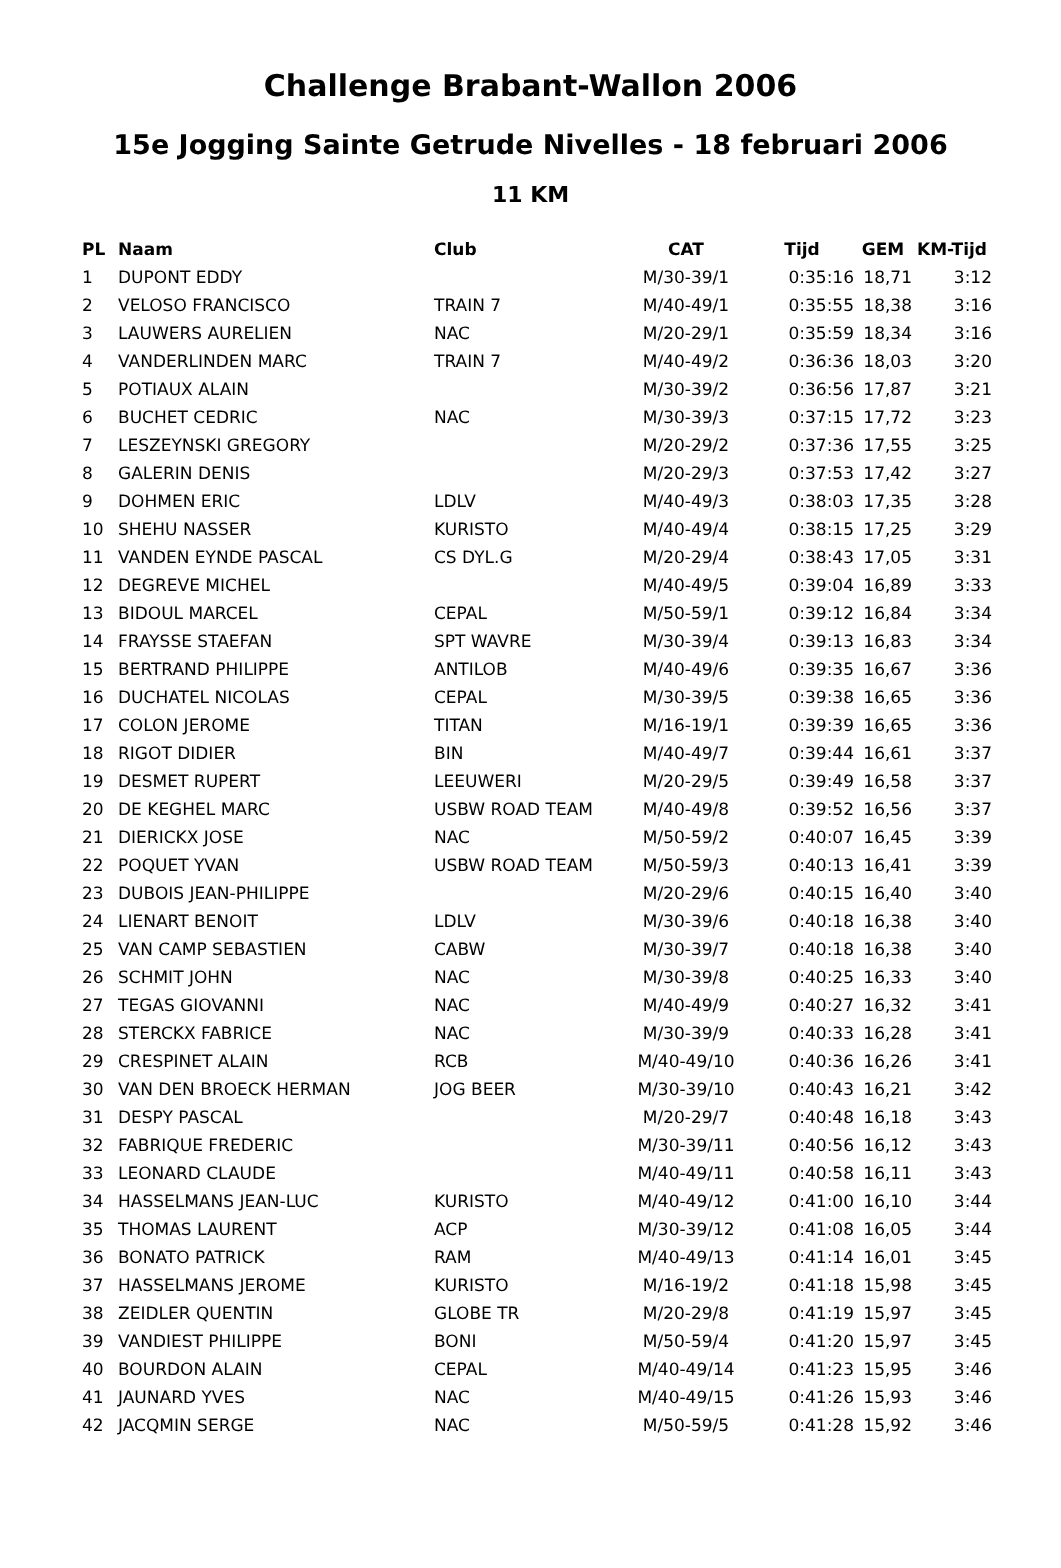Challenge Brabant-Wallon 2006
15e Jogging Sainte Getrude Nivelles - 18 februari 2006
11 KM
| PL | Naam | Club | CAT | Tijd | GEM | KM-Tijd |
| --- | --- | --- | --- | --- | --- | --- |
| 1 | DUPONT EDDY | | M/30-39/1 | 0:35:16 | 18,71 | 3:12 |
| 2 | VELOSO FRANCISCO | TRAIN 7 | M/40-49/1 | 0:35:55 | 18,38 | 3:16 |
| 3 | LAUWERS AURELIEN | NAC | M/20-29/1 | 0:35:59 | 18,34 | 3:16 |
| 4 | VANDERLINDEN MARC | TRAIN 7 | M/40-49/2 | 0:36:36 | 18,03 | 3:20 |
| 5 | POTIAUX ALAIN | | M/30-39/2 | 0:36:56 | 17,87 | 3:21 |
| 6 | BUCHET CEDRIC | NAC | M/30-39/3 | 0:37:15 | 17,72 | 3:23 |
| 7 | LESZEYNSKI GREGORY | | M/20-29/2 | 0:37:36 | 17,55 | 3:25 |
| 8 | GALERIN DENIS | | M/20-29/3 | 0:37:53 | 17,42 | 3:27 |
| 9 | DOHMEN ERIC | LDLV | M/40-49/3 | 0:38:03 | 17,35 | 3:28 |
| 10 | SHEHU NASSER | KURISTO | M/40-49/4 | 0:38:15 | 17,25 | 3:29 |
| 11 | VANDEN EYNDE PASCAL | CS DYL.G | M/20-29/4 | 0:38:43 | 17,05 | 3:31 |
| 12 | DEGREVE MICHEL | | M/40-49/5 | 0:39:04 | 16,89 | 3:33 |
| 13 | BIDOUL MARCEL | CEPAL | M/50-59/1 | 0:39:12 | 16,84 | 3:34 |
| 14 | FRAYSSE STAEFAN | SPT WAVRE | M/30-39/4 | 0:39:13 | 16,83 | 3:34 |
| 15 | BERTRAND PHILIPPE | ANTILOB | M/40-49/6 | 0:39:35 | 16,67 | 3:36 |
| 16 | DUCHATEL NICOLAS | CEPAL | M/30-39/5 | 0:39:38 | 16,65 | 3:36 |
| 17 | COLON JEROME | TITAN | M/16-19/1 | 0:39:39 | 16,65 | 3:36 |
| 18 | RIGOT DIDIER | BIN | M/40-49/7 | 0:39:44 | 16,61 | 3:37 |
| 19 | DESMET RUPERT | LEEUWERI | M/20-29/5 | 0:39:49 | 16,58 | 3:37 |
| 20 | DE KEGHEL MARC | USBW ROAD TEAM | M/40-49/8 | 0:39:52 | 16,56 | 3:37 |
| 21 | DIERICKX JOSE | NAC | M/50-59/2 | 0:40:07 | 16,45 | 3:39 |
| 22 | POQUET YVAN | USBW ROAD TEAM | M/50-59/3 | 0:40:13 | 16,41 | 3:39 |
| 23 | DUBOIS JEAN-PHILIPPE | | M/20-29/6 | 0:40:15 | 16,40 | 3:40 |
| 24 | LIENART BENOIT | LDLV | M/30-39/6 | 0:40:18 | 16,38 | 3:40 |
| 25 | VAN CAMP SEBASTIEN | CABW | M/30-39/7 | 0:40:18 | 16,38 | 3:40 |
| 26 | SCHMIT JOHN | NAC | M/30-39/8 | 0:40:25 | 16,33 | 3:40 |
| 27 | TEGAS GIOVANNI | NAC | M/40-49/9 | 0:40:27 | 16,32 | 3:41 |
| 28 | STERCKX FABRICE | NAC | M/30-39/9 | 0:40:33 | 16,28 | 3:41 |
| 29 | CRESPINET ALAIN | RCB | M/40-49/10 | 0:40:36 | 16,26 | 3:41 |
| 30 | VAN DEN BROECK HERMAN | JOG BEER | M/30-39/10 | 0:40:43 | 16,21 | 3:42 |
| 31 | DESPY PASCAL | | M/20-29/7 | 0:40:48 | 16,18 | 3:43 |
| 32 | FABRIQUE FREDERIC | | M/30-39/11 | 0:40:56 | 16,12 | 3:43 |
| 33 | LEONARD CLAUDE | | M/40-49/11 | 0:40:58 | 16,11 | 3:43 |
| 34 | HASSELMANS JEAN-LUC | KURISTO | M/40-49/12 | 0:41:00 | 16,10 | 3:44 |
| 35 | THOMAS LAURENT | ACP | M/30-39/12 | 0:41:08 | 16,05 | 3:44 |
| 36 | BONATO PATRICK | RAM | M/40-49/13 | 0:41:14 | 16,01 | 3:45 |
| 37 | HASSELMANS JEROME | KURISTO | M/16-19/2 | 0:41:18 | 15,98 | 3:45 |
| 38 | ZEIDLER QUENTIN | GLOBE TR | M/20-29/8 | 0:41:19 | 15,97 | 3:45 |
| 39 | VANDIEST PHILIPPE | BONI | M/50-59/4 | 0:41:20 | 15,97 | 3:45 |
| 40 | BOURDON ALAIN | CEPAL | M/40-49/14 | 0:41:23 | 15,95 | 3:46 |
| 41 | JAUNARD YVES | NAC | M/40-49/15 | 0:41:26 | 15,93 | 3:46 |
| 42 | JACQMIN SERGE | NAC | M/50-59/5 | 0:41:28 | 15,92 | 3:46 |